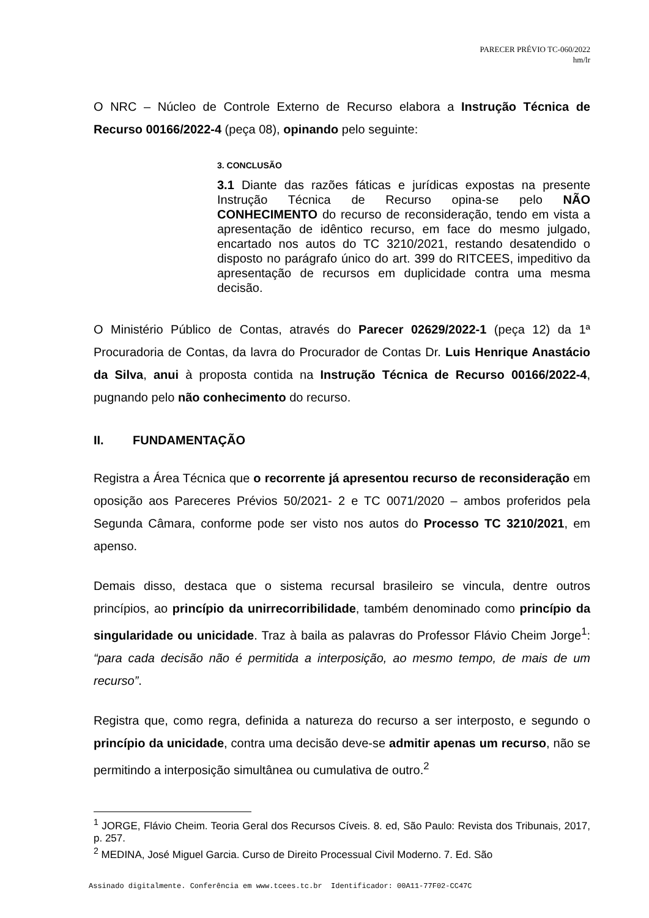PARECER PRÉVIO TC-060/2022
hm/lr
O NRC – Núcleo de Controle Externo de Recurso elabora a Instrução Técnica de Recurso 00166/2022-4 (peça 08), opinando pelo seguinte:
3. CONCLUSÃO
3.1 Diante das razões fáticas e jurídicas expostas na presente Instrução Técnica de Recurso opina-se pelo NÃO CONHECIMENTO do recurso de reconsideração, tendo em vista a apresentação de idêntico recurso, em face do mesmo julgado, encartado nos autos do TC 3210/2021, restando desatendido o disposto no parágrafo único do art. 399 do RITCEES, impeditivo da apresentação de recursos em duplicidade contra uma mesma decisão.
O Ministério Público de Contas, através do Parecer 02629/2022-1 (peça 12) da 1ª Procuradoria de Contas, da lavra do Procurador de Contas Dr. Luis Henrique Anastácio da Silva, anui à proposta contida na Instrução Técnica de Recurso 00166/2022-4, pugnando pelo não conhecimento do recurso.
II. FUNDAMENTAÇÃO
Registra a Área Técnica que o recorrente já apresentou recurso de reconsideração em oposição aos Pareceres Prévios 50/2021- 2 e TC 0071/2020 – ambos proferidos pela Segunda Câmara, conforme pode ser visto nos autos do Processo TC 3210/2021, em apenso.
Demais disso, destaca que o sistema recursal brasileiro se vincula, dentre outros princípios, ao princípio da unirrecorribilidade, também denominado como princípio da singularidade ou unicidade. Traz à baila as palavras do Professor Flávio Cheim Jorge<sup>1</sup>: “para cada decisão não é permitida a interposição, ao mesmo tempo, de mais de um recurso”.
Registra que, como regra, definida a natureza do recurso a ser interposto, e segundo o princípio da unicidade, contra uma decisão deve-se admitir apenas um recurso, não se permitindo a interposição simultânea ou cumulativa de outro.<sup>2</sup>
<sup>1</sup> JORGE, Flávio Cheim. Teoria Geral dos Recursos Cíveis. 8. ed, São Paulo: Revista dos Tribunais, 2017, p. 257.
<sup>2</sup> MEDINA, José Miguel Garcia. Curso de Direito Processual Civil Moderno. 7. Ed. São
Assinado digitalmente. Conferência em www.tcees.tc.br Identificador: 00A11-77F02-CC47C